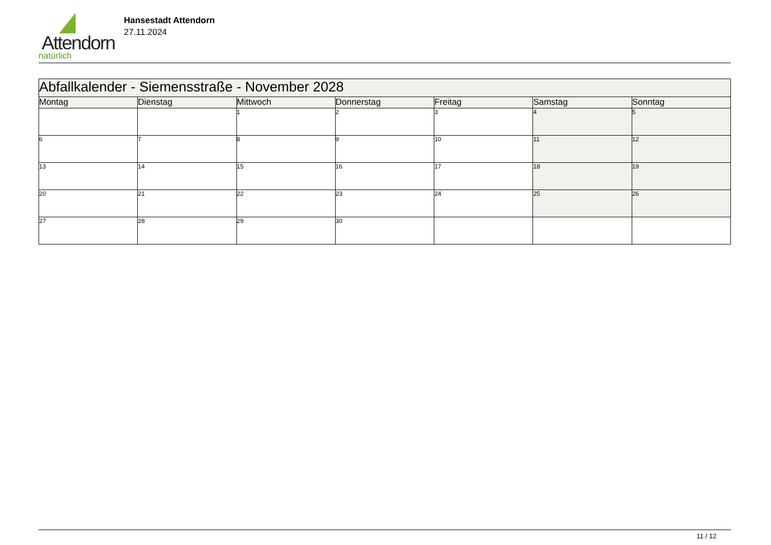Attendorn
natürlich
Hansestadt Attendorn
27.11.2024
| Abfallkalender - Siemensstraße - November 2028 | | | | | | |
| --- | --- | --- | --- | --- | --- | --- |
| Montag | Dienstag | Mittwoch | Donnerstag | Freitag | Samstag | Sonntag |
| | | 1 | 2 | 3 | 4 | 5 |
| 6 | 7 | 8 | 9 | 10 | 11 | 12 |
| 13 | 14 | 15 | 16 | 17 | 18 | 19 |
| 20 | 21 | 22 | 23 | 24 | 25 | 26 |
| 27 | 28 | 29 | 30 | | | |
11 / 12